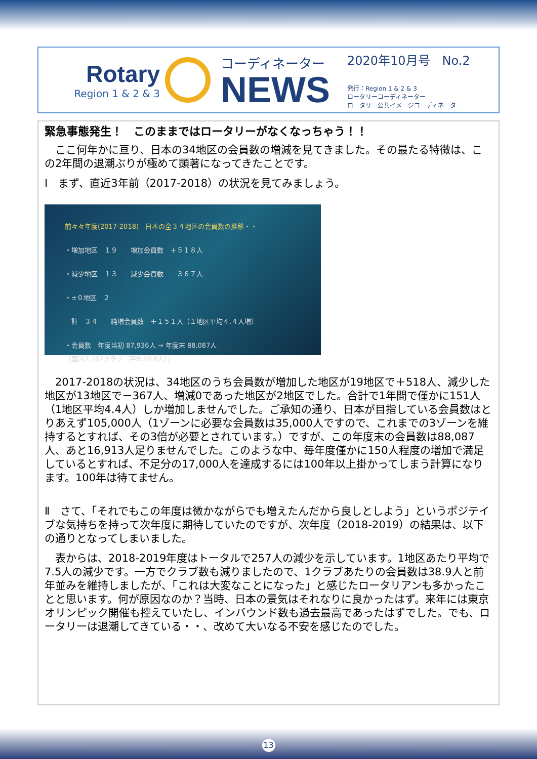Rotary
Region 1 & 2 & 3
コーディネーター
NEWS
2020年10月号　No.2
発行：Region 1 & 2 & 3
ロータリーコーディネーター
ロータリー公共イメージコーディネーター
緊急事態発生！　このままではロータリーがなくなっちゃう！！
　ここ何年かに亘り、日本の34地区の会員数の増減を見てきました。その最たる特徴は、この2年間の退潮ぶりが極めて顕著になってきたことです。
Ⅰ　まず、直近3年前（2017-2018）の状況を見てみましょう。
前々々年度(2017-2018)　日本の全３４地区の会員数の推移・・
・増加地区　１９　　増加会員数　＋５１８人
・減少地区　１３　　減少会員数　－３６７人
・±０地区　２
　計　３４　　純増会員数　＋１５１人（１地区平均４.４人増）
・会員数　年度当初 87,936人 → 年度末 88,087人
（国内2,267クラブ（平均38.8人））
　2017-2018の状況は、34地区のうち会員数が増加した地区が19地区で＋518人、減少した地区が13地区で－367人、増減0であった地区が2地区でした。合計で1年間で僅かに151人（1地区平均4.4人）しか増加しませんでした。ご承知の通り、日本が目指している会員数はとりあえず105,000人（1ゾーンに必要な会員数は35,000人ですので、これまでの3ゾーンを維持するとすれば、その3倍が必要とされています。）ですが、この年度末の会員数は88,087人、あと16,913人足りませんでした。このような中、毎年度僅かに150人程度の増加で満足しているとすれば、不足分の17,000人を達成するには100年以上掛かってしまう計算になります。100年は待てません。
Ⅱ　さて、「それでもこの年度は微かながらでも増えたんだから良しとしよう」というポジテイブな気持ちを持って次年度に期待していたのですが、次年度（2018-2019）の結果は、以下の通りとなってしまいました。
　表からは、2018-2019年度はトータルで257人の減少を示しています。1地区あたり平均で7.5人の減少です。一方でクラブ数も減りましたので、1クラブあたりの会員数は38.9人と前年並みを維持しましたが、「これは大変なことになった」と感じたロータリアンも多かったことと思います。何が原因なのか？当時、日本の景気はそれなりに良かったはず。来年には東京オリンピック開催も控えていたし、インバウンド数も過去最高であったはずでした。でも、ロータリーは退潮してきている・・、改めて大いなる不安を感じたのでした。
13